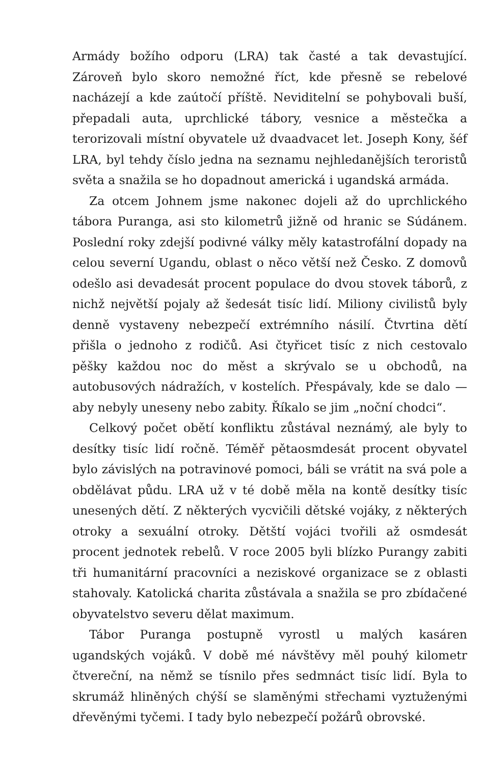Armády božího odporu (LRA) tak časté a tak devastující. Zároveň bylo skoro nemožné říct, kde přesně se rebelové nacházejí a kde zaútočí příště. Neviditelní se pohybovali buší, přepadali auta, uprchlické tábory, vesnice a městečka a terorizovali místní obyvatele už dvaadvacet let. Joseph Kony, šéf LRA, byl tehdy číslo jedna na seznamu nejhledanějších teroristů světa a snažila se ho dopadnout americká i ugandská armáda.
Za otcem Johnem jsme nakonec dojeli až do uprchlického tábora Puranga, asi sto kilometrů jižně od hranic se Súdánem. Poslední roky zdejší podivné války měly katastrofální dopady na celou severní Ugandu, oblast o něco větší než Česko. Z domovů odešlo asi devadesát procent populace do dvou stovek táborů, z nichž největší pojaly až šedesát tisíc lidí. Miliony civilistů byly denně vystaveny nebezpečí extrémního násilí. Čtvrtina dětí přišla o jednoho z rodičů. Asi čtyřicet tisíc z nich cestovalo pěšky každou noc do měst a skrývalo se u obchodů, na autobusových nádražích, v kostelích. Přespávaly, kde se dalo — aby nebyly uneseny nebo zabity. Říkalo se jim „noční chodci“.
Celkový počet obětí konfliktu zůstával neznámý, ale byly to desítky tisíc lidí ročně. Téměř pětaosmdesát procent obyvatel bylo závislých na potravinové pomoci, báli se vrátit na svá pole a obdělávat půdu. LRA už v té době měla na kontě desítky tisíc unesených dětí. Z některých vycvičili dětské vojáky, z některých otroky a sexuální otroky. Dětští vojáci tvořili až osmdesát procent jednotek rebelů. V roce 2005 byli blízko Purangy zabiti tři humanitární pracovníci a neziskové organizace se z oblasti stahovaly. Katolická charita zůstávala a snažila se pro zbídačené obyvatelstvo severu dělat maximum.
Tábor Puranga postupně vyrostl u malých kasáren ugandských vojáků. V době mé návštěvy měl pouhý kilometr čtvereční, na němž se tísnilo přes sedmnáct tisíc lidí. Byla to skrumáž hliněných chýší se slaměnými střechami vyztuženými dřevěnými tyčemi. I tady bylo nebezpečí požárů obrovské.